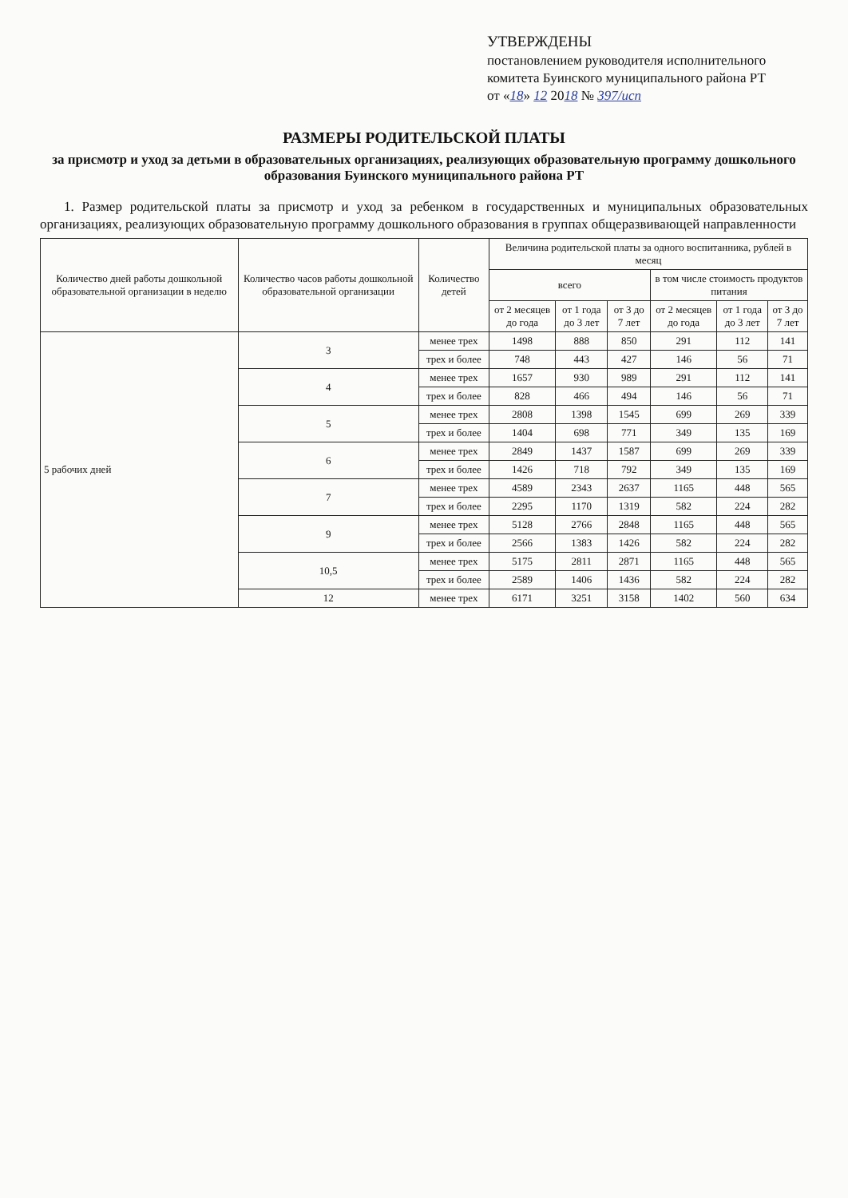УТВЕРЖДЕНЫ
постановлением руководителя исполнительного комитета Буинского муниципального района РТ
от «18» 12 2018 № 397/исп
РАЗМЕРЫ РОДИТЕЛЬСКОЙ ПЛАТЫ
за присмотр и уход за детьми в образовательных организациях, реализующих образовательную программу дошкольного образования Буинского муниципального района РТ
1. Размер родительской платы за присмотр и уход за ребенком в государственных и муниципальных образовательных организациях, реализующих образовательную программу дошкольного образования в группах общеразвивающей направленности
| Количество дней работы дошкольной образовательной организации в неделю | Количество часов работы дошкольной образовательной организации | Количество детей | Величина родительской платы за одного воспитанника, рублей в месяц | | | | | |
| --- | --- | --- | --- | --- | --- | --- | --- | --- |
| | | | всего | | | в том числе стоимость продуктов питания | | |
| | | | от 2 месяцев до года | от 1 года до 3 лет | от 3 до 7 лет | от 2 месяцев до года | от 1 года до 3 лет | от 3 до 7 лет |
| 5 рабочих дней | 3 | менее трех | 1498 | 888 | 850 | 291 | 112 | 141 |
| | | трех и более | 748 | 443 | 427 | 146 | 56 | 71 |
| | 4 | менее трех | 1657 | 930 | 989 | 291 | 112 | 141 |
| | | трех и более | 828 | 466 | 494 | 146 | 56 | 71 |
| | 5 | менее трех | 2808 | 1398 | 1545 | 699 | 269 | 339 |
| | | трех и более | 1404 | 698 | 771 | 349 | 135 | 169 |
| | 6 | менее трех | 2849 | 1437 | 1587 | 699 | 269 | 339 |
| | | трех и более | 1426 | 718 | 792 | 349 | 135 | 169 |
| | 7 | менее трех | 4589 | 2343 | 2637 | 1165 | 448 | 565 |
| | | трех и более | 2295 | 1170 | 1319 | 582 | 224 | 282 |
| | 9 | менее трех | 5128 | 2766 | 2848 | 1165 | 448 | 565 |
| | | трех и более | 2566 | 1383 | 1426 | 582 | 224 | 282 |
| | 10,5 | менее трех | 5175 | 2811 | 2871 | 1165 | 448 | 565 |
| | | трех и более | 2589 | 1406 | 1436 | 582 | 224 | 282 |
| | 12 | менее трех | 6171 | 3251 | 3158 | 1402 | 560 | 634 |